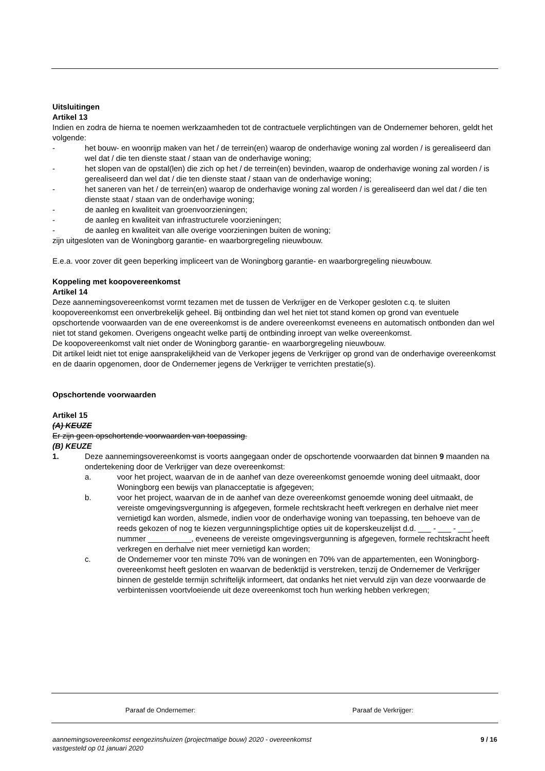Uitsluitingen
Artikel 13
Indien en zodra de hierna te noemen werkzaamheden tot de contractuele verplichtingen van de Ondernemer behoren, geldt het volgende:
- het bouw- en woonrijp maken van het / de terrein(en) waarop de onderhavige woning zal worden / is gerealiseerd dan wel dat / die ten dienste staat / staan van de onderhavige woning;
- het slopen van de opstal(len) die zich op het / de terrein(en) bevinden, waarop de onderhavige woning zal worden / is gerealiseerd dan wel dat / die ten dienste staat / staan van de onderhavige woning;
- het saneren van het / de terrein(en) waarop de onderhavige woning zal worden / is gerealiseerd dan wel dat / die ten dienste staat / staan van de onderhavige woning;
- de aanleg en kwaliteit van groenvoorzieningen;
- de aanleg en kwaliteit van infrastructurele voorzieningen;
- de aanleg en kwaliteit van alle overige voorzieningen buiten de woning;
zijn uitgesloten van de Woningborg garantie- en waarborgregeling nieuwbouw.
E.e.a. voor zover dit geen beperking impliceert van de Woningborg garantie- en waarborgregeling nieuwbouw.
Koppeling met koopovereenkomst
Artikel 14
Deze aannemingsovereenkomst vormt tezamen met de tussen de Verkrijger en de Verkoper gesloten c.q. te sluiten koopovereenkomst een onverbrekelijk geheel. Bij ontbinding dan wel het niet tot stand komen op grond van eventuele opschortende voorwaarden van de ene overeenkomst is de andere overeenkomst eveneens en automatisch ontbonden dan wel niet tot stand gekomen. Overigens ongeacht welke partij de ontbinding inroept van welke overeenkomst.
De koopovereenkomst valt niet onder de Woningborg garantie- en waarborgregeling nieuwbouw.
Dit artikel leidt niet tot enige aansprakelijkheid van de Verkoper jegens de Verkrijger op grond van de onderhavige overeenkomst en de daarin opgenomen, door de Ondernemer jegens de Verkrijger te verrichten prestatie(s).
Opschortende voorwaarden
Artikel 15
(A) KEUZE
Er zijn geen opschortende voorwaarden van toepassing.
(B) KEUZE
1. Deze aannemingsovereenkomst is voorts aangegaan onder de opschortende voorwaarden dat binnen 9 maanden na ondertekening door de Verkrijger van deze overeenkomst:
a. voor het project, waarvan de in de aanhef van deze overeenkomst genoemde woning deel uitmaakt, door Woningborg een bewijs van planacceptatie is afgegeven;
b. voor het project, waarvan de in de aanhef van deze overeenkomst genoemde woning deel uitmaakt, de vereiste omgevingsvergunning is afgegeven, formele rechtskracht heeft verkregen en derhalve niet meer vernietigd kan worden, alsmede, indien voor de onderhavige woning van toepassing, ten behoeve van de reeds gekozen of nog te kiezen vergunningsplichtige opties uit de koperskeuzelijst d.d. ___ - ___ - ___, nummer __________, eveneens de vereiste omgevingsvergunning is afgegeven, formele rechtskracht heeft verkregen en derhalve niet meer vernietigd kan worden;
c. de Ondernemer voor ten minste 70% van de woningen en 70% van de appartementen, een Woningborg-overeenkomst heeft gesloten en waarvan de bedenktijd is verstreken, tenzij de Ondernemer de Verkrijger binnen de gestelde termijn schriftelijk informeert, dat ondanks het niet vervuld zijn van deze voorwaarde de verbintenissen voortvloeiende uit deze overeenkomst toch hun werking hebben verkregen;
Paraaf de Ondernemer: Paraaf de Verkrijger:
aannemingsovereenkomst eengezinshuizen (projectmatige bouw) 2020 - overeenkomst
vastgesteld op 01 januari 2020 9 / 16